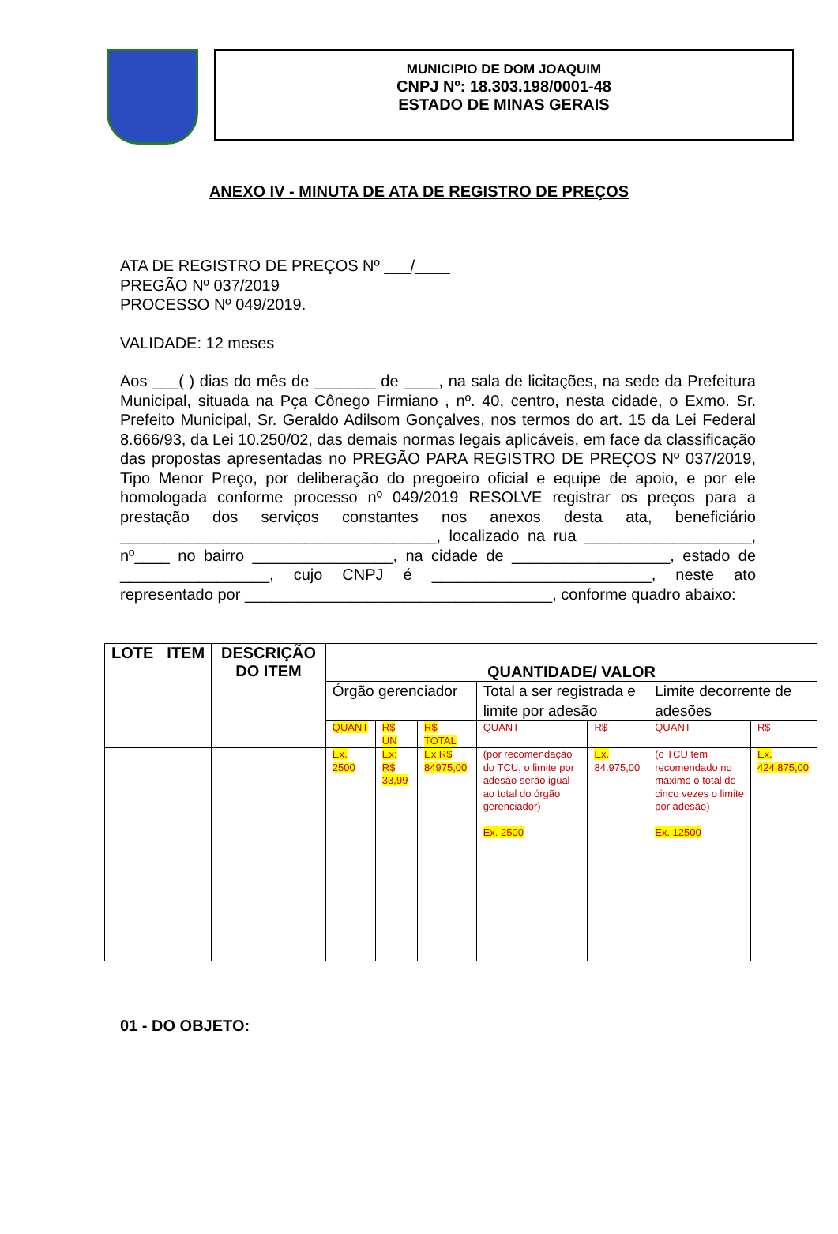MUNICIPIO DE DOM JOAQUIM
CNPJ Nº: 18.303.198/0001-48
ESTADO DE MINAS GERAIS
ANEXO IV - MINUTA DE ATA DE REGISTRO DE PREÇOS
ATA DE REGISTRO DE PREÇOS Nº ___/____
PREGÃO Nº 037/2019
PROCESSO Nº 049/2019.
VALIDADE: 12 meses
Aos ___( ) dias do mês de _______ de ____, na sala de licitações, na sede da Prefeitura Municipal, situada na Pça Cônego Firmiano , nº. 40, centro, nesta cidade, o Exmo. Sr. Prefeito Municipal, Sr. Geraldo Adilsom Gonçalves, nos termos do art. 15 da Lei Federal 8.666/93, da Lei 10.250/02, das demais normas legais aplicáveis, em face da classificação das propostas apresentadas no PREGÃO PARA REGISTRO DE PREÇOS Nº 037/2019, Tipo Menor Preço, por deliberação do pregoeiro oficial e equipe de apoio, e por ele homologada conforme processo nº 049/2019 RESOLVE registrar os preços para a prestação dos serviços constantes nos anexos desta ata, beneficiário ____________________________________, localizado na rua ___________________, nº____ no bairro ________________, na cidade de __________________, estado de _________________, cujo CNPJ é _________________________, neste ato representado por ___________________________________, conforme quadro abaixo:
| LOTE | ITEM | DESCRIÇÃO DO ITEM | QUANTIDADE/ VALOR | | | | | | |
| --- | --- | --- | --- | --- | --- | --- | --- | --- | --- |
| | | | Órgão gerenciador | | | Total a ser registrada e limite por adesão | | Limite decorrente de adesões | |
| | | | QUANT | R$ UN | R$ TOTAL | QUANT | R$ | QUANT | R$ |
| | | | Ex. 2500 | Ex: R$ 33,99 | Ex R$ 84975,00 | (por recomendação do TCU, o limite por adesão serão igual ao total do órgão gerenciador) Ex. 2500 | Ex. 84.975,00 | (o TCU tem recomendado no máximo o total de cinco vezes o limite por adesão) Ex. 12500 | Ex. 424.875,00 |
01 - DO OBJETO: